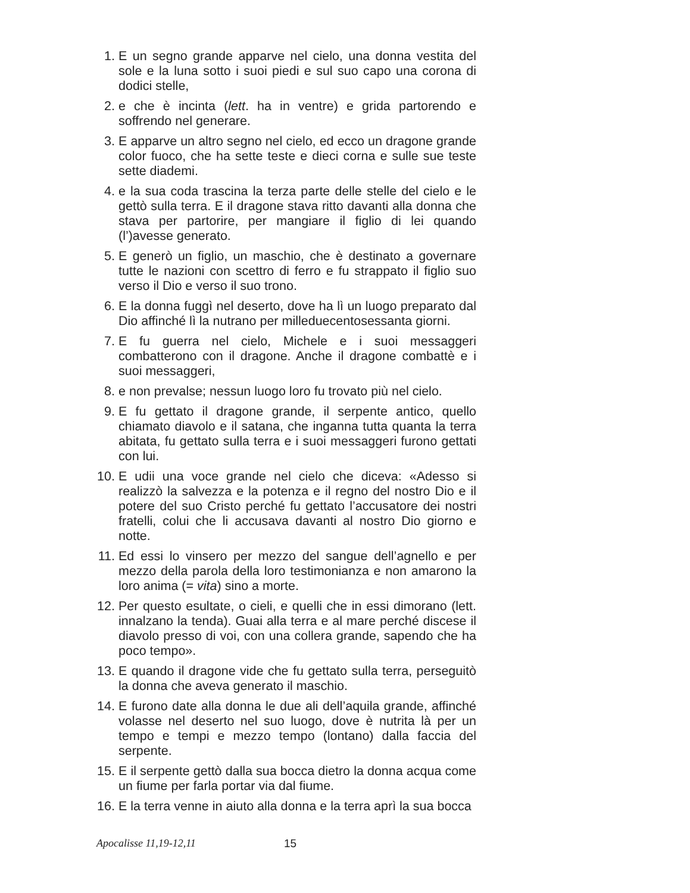1. E un segno grande apparve nel cielo, una donna vestita del sole e la luna sotto i suoi piedi e sul suo capo una corona di dodici stelle,
2. e che è incinta (lett. ha in ventre) e grida partorendo e soffrendo nel generare.
3. E apparve un altro segno nel cielo, ed ecco un dragone grande color fuoco, che ha sette teste e dieci corna e sulle sue teste sette diademi.
4. e la sua coda trascina la terza parte delle stelle del cielo e le gettò sulla terra. E il dragone stava ritto davanti alla donna che stava per partorire, per mangiare il figlio di lei quando (l’)avesse generato.
5. E generò un figlio, un maschio, che è destinato a governare tutte le nazioni con scettro di ferro e fu strappato il figlio suo verso il Dio e verso il suo trono.
6. E la donna fuggì nel deserto, dove ha lì un luogo preparato dal Dio affinché lì la nutrano per milleduecentosessanta giorni.
7. E fu guerra nel cielo, Michele e i suoi messaggeri combatterono con il dragone. Anche il dragone combattè e i suoi messaggeri,
8. e non prevalse; nessun luogo loro fu trovato più nel cielo.
9. E fu gettato il dragone grande, il serpente antico, quello chiamato diavolo e il satana, che inganna tutta quanta la terra abitata, fu gettato sulla terra e i suoi messaggeri furono gettati con lui.
10. E udii una voce grande nel cielo che diceva: «Adesso si realizzò la salvezza e la potenza e il regno del nostro Dio e il potere del suo Cristo perché fu gettato l’accusatore dei nostri fratelli, colui che li accusava davanti al nostro Dio giorno e notte.
11. Ed essi lo vinsero per mezzo del sangue dell’agnello e per mezzo della parola della loro testimonianza e non amarono la loro anima (= vita) sino a morte.
12. Per questo esultate, o cieli, e quelli che in essi dimorano (lett. innalzano la tenda). Guai alla terra e al mare perché discese il diavolo presso di voi, con una collera grande, sapendo che ha poco tempo».
13. E quando il dragone vide che fu gettato sulla terra, perseguitò la donna che aveva generato il maschio.
14. E furono date alla donna le due ali dell’aquila grande, affinché volasse nel deserto nel suo luogo, dove è nutrita là per un tempo e tempi e mezzo tempo (lontano) dalla faccia del serpente.
15. E il serpente gettò dalla sua bocca dietro la donna acqua come un fiume per farla portar via dal fiume.
16. E la terra venne in aiuto alla donna e la terra aprì la sua bocca
Apocalisse 11,19-12,11 15